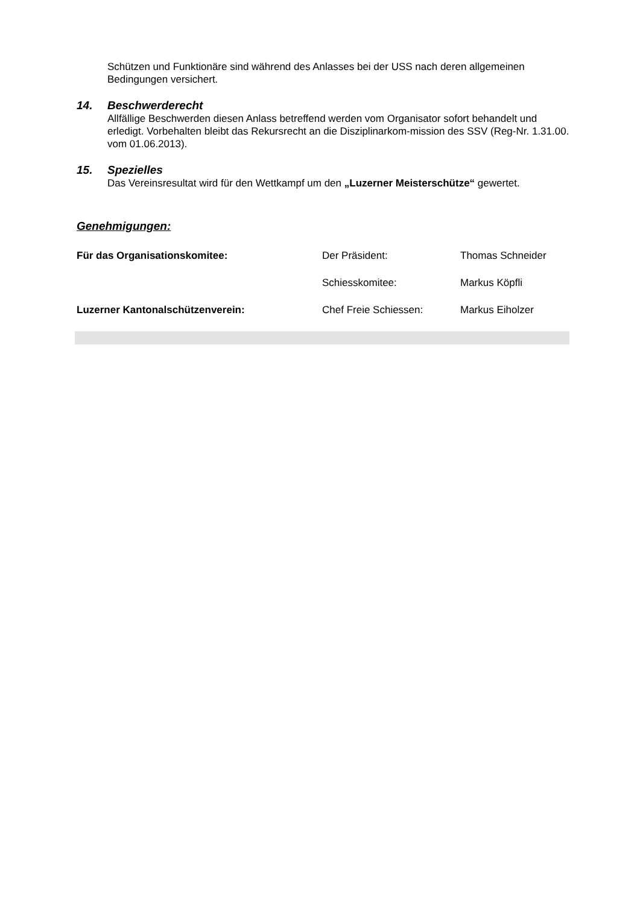Schützen und Funktionäre sind während des Anlasses bei der USS nach deren allgemeinen Bedingungen versichert.
14. Beschwerderecht
Allfällige Beschwerden diesen Anlass betreffend werden vom Organisator sofort behandelt und erledigt. Vorbehalten bleibt das Rekursrecht an die Disziplinarkom-mission des SSV (Reg-Nr. 1.31.00. vom 01.06.2013).
15. Spezielles
Das Vereinsresultat wird für den Wettkampf um den „Luzerner Meisterschütze“ gewertet.
Genehmigungen:
Für das Organisationskomitee: Der Präsident: Thomas Schneider
Schiesskomitee: Markus Köpfli
Luzerner Kantonalschützenverein: Chef Freie Schiessen: Markus Eiholzer